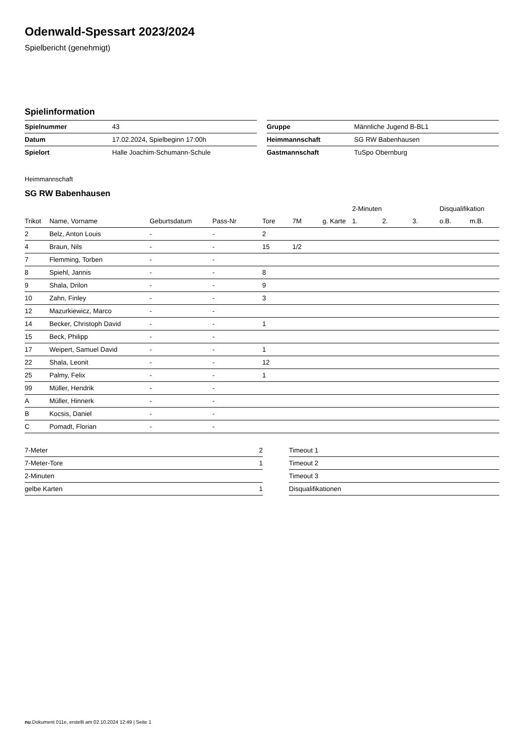Odenwald-Spessart 2023/2024
Spielbericht (genehmigt)
Spielinformation
| Spielnummer | 43 |
| Datum | 17.02.2024, Spielbeginn 17:00h |
| Spielort | Halle Joachim-Schumann-Schule |
| Gruppe | Männliche Jugend B-BL1 |
| Heimmannschaft | SG RW Babenhausen |
| Gastmannschaft | TuSpo Obernburg |
Heimmannschaft
SG RW Babenhausen
| | | | | | | | 2-Minuten | | | Disqualifikation | |
| --- | --- | --- | --- | --- | --- | --- | --- | --- | --- | --- | --- |
| Trikot | Name, Vorname | Geburtsdatum | Pass-Nr | Tore | 7M | g. Karte | 1. | 2. | 3. | o.B. | m.B. |
| 2 | Belz, Anton Louis | - | - | 2 | | | | | | | |
| 4 | Braun, Nils | - | - | 15 | 1/2 | | | | | | |
| 7 | Flemming, Torben | - | - | | | | | | | | |
| 8 | Spiehl, Jannis | - | - | 8 | | | | | | | |
| 9 | Shala, Drilon | - | - | 9 | | | | | | | |
| 10 | Zahn, Finley | - | - | 3 | | | | | | | |
| 12 | Mazurkiewicz, Marco | - | - | | | | | | | | |
| 14 | Becker, Christoph David | - | - | 1 | | | | | | | |
| 15 | Beck, Philipp | - | - | | | | | | | | |
| 17 | Weipert, Samuel David | - | - | 1 | | | | | | | |
| 22 | Shala, Leonit | - | - | 12 | | | | | | | |
| 25 | Palmy, Felix | - | - | 1 | | | | | | | |
| 99 | Müller, Hendrik | - | - | | | | | | | | |
| A | Müller, Hinnerk | - | - | | | | | | | | |
| B | Kocsis, Daniel | - | - | | | | | | | | |
| C | Pomadt, Florian | - | - | | | | | | | | |
| 7-Meter | 2 |
| 7-Meter-Tore | 1 |
| 2-Minuten | |
| gelbe Karten | 1 |
| Timeout 1 |
| Timeout 2 |
| Timeout 3 |
| Disqualifikationen |
nu.Dokument 011e, erstellt am 02.10.2024 12:49 | Seite 1